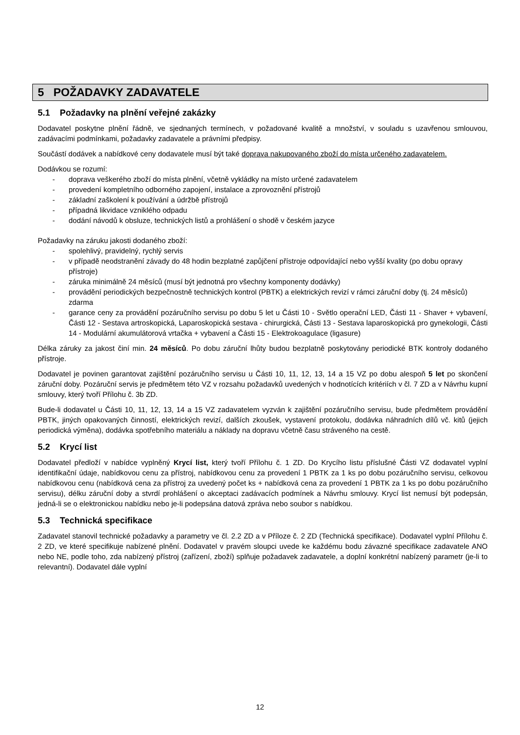5 POŽADAVKY ZADAVATELE
5.1 Požadavky na plnění veřejné zakázky
Dodavatel poskytne plnění řádně, ve sjednaných termínech, v požadované kvalitě a množství, v souladu s uzavřenou smlouvou, zadávacími podmínkami, požadavky zadavatele a právními předpisy.
Součástí dodávek a nabídkové ceny dodavatele musí být také doprava nakupovaného zboží do místa určeného zadavatelem.
Dodávkou se rozumí:
- doprava veškerého zboží do místa plnění, včetně vykládky na místo určené zadavatelem
- provedení kompletního odborného zapojení, instalace a zprovoznění přístrojů
- základní zaškolení k používání a údržbě přístrojů
- případná likvidace vzniklého odpadu
- dodání návodů k obsluze, technických listů a prohlášení o shodě v českém jazyce
Požadavky na záruku jakosti dodaného zboží:
- spolehlivý, pravidelný, rychlý servis
- v případě neodstranění závady do 48 hodin bezplatné zapůjčení přístroje odpovídající nebo vyšší kvality (po dobu opravy přístroje)
- záruka minimálně 24 měsíců (musí být jednotná pro všechny komponenty dodávky)
- provádění periodických bezpečnostně technických kontrol (PBTK) a elektrických revizí v rámci záruční doby (tj. 24 měsíců) zdarma
- garance ceny za provádění pozáručního servisu po dobu 5 let u Části 10 - Světlo operační LED, Části 11 - Shaver + vybavení, Části 12 - Sestava artroskopická, Laparoskopická sestava - chirurgická, Části 13 - Sestava laparoskopická pro gynekologii, Části 14 - Modulární akumulátorová vrtačka + vybavení a Části 15 - Elektrokoagulace (ligasure)
Délka záruky za jakost činí min. 24 měsíců. Po dobu záruční lhůty budou bezplatně poskytovány periodické BTK kontroly dodaného přístroje.
Dodavatel je povinen garantovat zajištění pozáručního servisu u Části 10, 11, 12, 13, 14 a 15 VZ po dobu alespoň 5 let po skončení záruční doby. Pozáruční servis je předmětem této VZ v rozsahu požadavků uvedených v hodnotících kritériích v čl. 7 ZD a v Návrhu kupní smlouvy, který tvoří Přílohu č. 3b ZD.
Bude-li dodavatel u Části 10, 11, 12, 13, 14 a 15 VZ zadavatelem vyzván k zajištění pozáručního servisu, bude předmětem provádění PBTK, jiných opakovaných činností, elektrických revizí, dalších zkoušek, vystavení protokolu, dodávka náhradních dílů vč. kitů (jejich periodická výměna), dodávka spotřebního materiálu a náklady na dopravu včetně času stráveného na cestě.
5.2 Krycí list
Dodavatel předloží v nabídce vyplněný Krycí list, který tvoří Přílohu č. 1 ZD. Do Krycího listu příslušné Části VZ dodavatel vyplní identifikační údaje, nabídkovou cenu za přístroj, nabídkovou cenu za provedení 1 PBTK za 1 ks po dobu pozáručního servisu, celkovou nabídkovou cenu (nabídková cena za přístroj za uvedený počet ks + nabídková cena za provedení 1 PBTK za 1 ks po dobu pozáručního servisu), délku záruční doby a stvrdí prohlášení o akceptaci zadávacích podmínek a Návrhu smlouvy. Krycí list nemusí být podepsán, jedná-li se o elektronickou nabídku nebo je-li podepsána datová zpráva nebo soubor s nabídkou.
5.3 Technická specifikace
Zadavatel stanovil technické požadavky a parametry ve čl. 2.2 ZD a v Příloze č. 2 ZD (Technická specifikace). Dodavatel vyplní Přílohu č. 2 ZD, ve které specifikuje nabízené plnění. Dodavatel v pravém sloupci uvede ke každému bodu závazné specifikace zadavatele ANO nebo NE, podle toho, zda nabízený přístroj (zařízení, zboží) splňuje požadavek zadavatele, a doplní konkrétní nabízený parametr (je-li to relevantní). Dodavatel dále vyplní
12